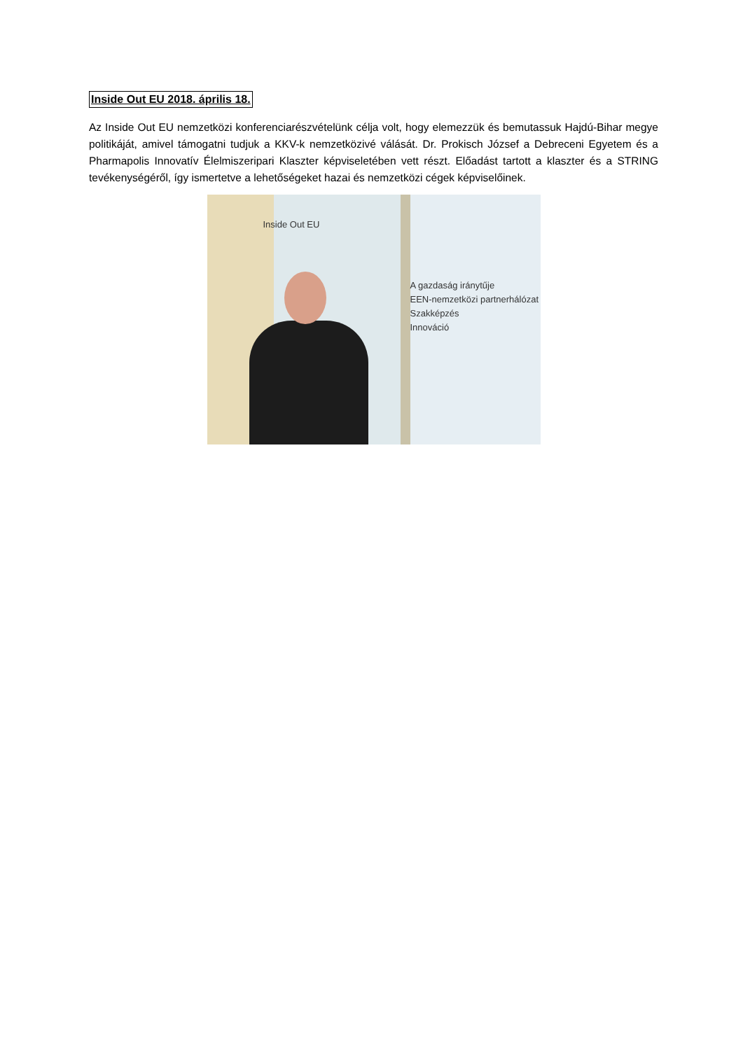Inside Out EU 2018. április 18.
Az Inside Out EU nemzetközi konferenciarészvételünk célja volt, hogy elemezzük és bemutassuk Hajdú-Bihar megye politikáját, amivel támogatni tudjuk a KKV-k nemzetközivé válását. Dr. Prokisch József a Debreceni Egyetem és a Pharmapolis Innovatív Élelmiszeripari Klaszter képviseletében vett részt. Előadást tartott a klaszter és a STRING tevékenységéről, így ismertetve a lehetőségeket hazai és nemzetközi cégek képviselőinek.
Inside Out EU
A gazdaság iránytűje
EEN-nemzetközi partnerhálózat
Szakképzés
Innováció